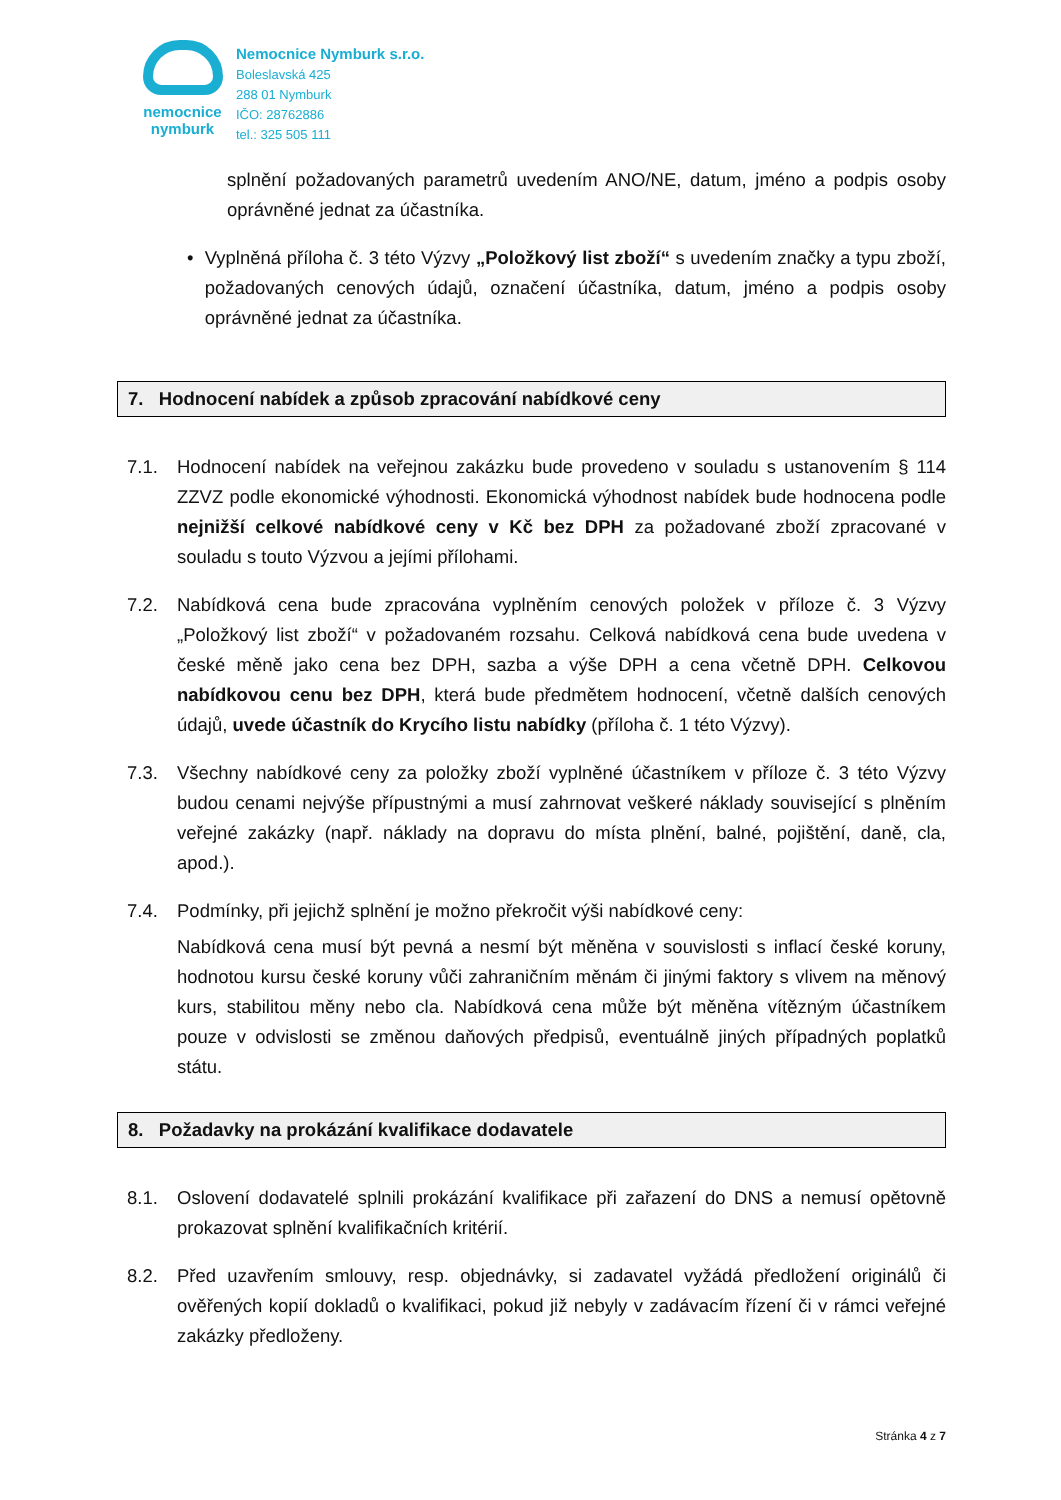nemocnice
nymburk
Nemocnice Nymburk s.r.o.
Boleslavská 425
288 01 Nymburk
IČO: 28762886
tel.: 325 505 111
splnění požadovaných parametrů uvedením ANO/NE, datum, jméno a podpis osoby oprávněné jednat za účastníka.
• Vyplněná příloha č. 3 této Výzvy „Položkový list zboží“ s uvedením značky a typu zboží, požadovaných cenových údajů, označení účastníka, datum, jméno a podpis osoby oprávněné jednat za účastníka.
7. Hodnocení nabídek a způsob zpracování nabídkové ceny
7.1. Hodnocení nabídek na veřejnou zakázku bude provedeno v souladu s ustanovením § 114 ZZVZ podle ekonomické výhodnosti. Ekonomická výhodnost nabídek bude hodnocena podle nejnižší celkové nabídkové ceny v Kč bez DPH za požadované zboží zpracované v souladu s touto Výzvou a jejími přílohami.
7.2. Nabídková cena bude zpracována vyplněním cenových položek v příloze č. 3 Výzvy „Položkový list zboží“ v požadovaném rozsahu. Celková nabídková cena bude uvedena v české měně jako cena bez DPH, sazba a výše DPH a cena včetně DPH. Celkovou nabídkovou cenu bez DPH, která bude předmětem hodnocení, včetně dalších cenových údajů, uvede účastník do Krycího listu nabídky (příloha č. 1 této Výzvy).
7.3. Všechny nabídkové ceny za položky zboží vyplněné účastníkem v příloze č. 3 této Výzvy budou cenami nejvýše přípustnými a musí zahrnovat veškeré náklady související s plněním veřejné zakázky (např. náklady na dopravu do místa plnění, balné, pojištění, daně, cla, apod.).
7.4. Podmínky, při jejichž splnění je možno překročit výši nabídkové ceny:
Nabídková cena musí být pevná a nesmí být měněna v souvislosti s inflací české koruny, hodnotou kursu české koruny vůči zahraničním měnám či jinými faktory s vlivem na měnový kurs, stabilitou měny nebo cla. Nabídková cena může být měněna vítězným účastníkem pouze v odvislosti se změnou daňových předpisů, eventuálně jiných případných poplatků státu.
8. Požadavky na prokázání kvalifikace dodavatele
8.1. Oslovení dodavatelé splnili prokázání kvalifikace při zařazení do DNS a nemusí opětovně prokazovat splnění kvalifikačních kritérií.
8.2. Před uzavřením smlouvy, resp. objednávky, si zadavatel vyžádá předložení originálů či ověřených kopií dokladů o kvalifikaci, pokud již nebyly v zadávacím řízení či v rámci veřejné zakázky předloženy.
Stránka 4 z 7